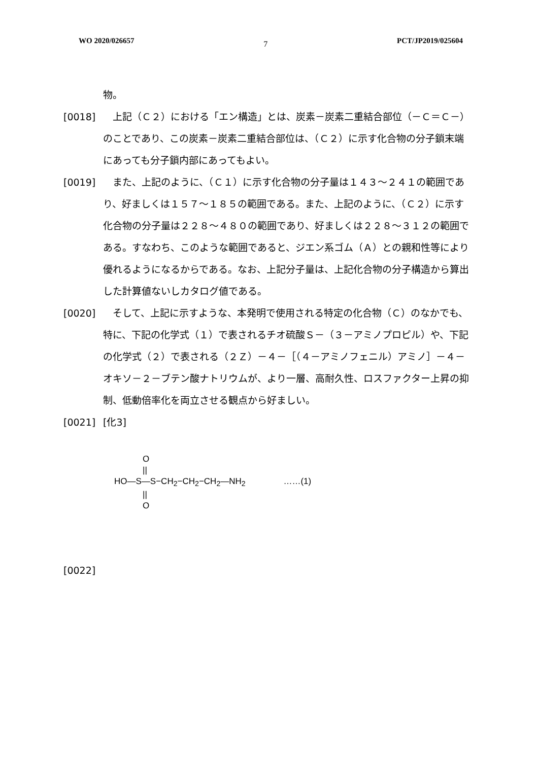WO 2020/026657 7 PCT/JP2019/025604
物。
[0018]　上記（Ｃ２）における「エン構造」とは、炭素－炭素二重結合部位（－Ｃ＝Ｃ－）のことであり、この炭素－炭素二重結合部位は、（Ｃ２）に示す化合物の分子鎖末端にあっても分子鎖内部にあってもよい。
[0019]　また、上記のように、（Ｃ１）に示す化合物の分子量は１４３～２４１の範囲であり、好ましくは１５７～１８５の範囲である。また、上記のように、（Ｃ２）に示す化合物の分子量は２２８～４８０の範囲であり、好ましくは２２８～３１２の範囲である。すなわち、このような範囲であると、ジエン系ゴム（Ａ）との親和性等により優れるようになるからである。なお、上記分子量は、上記化合物の分子構造から算出した計算値ないしカタログ値である。
[0020]　そして、上記に示すような、本発明で使用される特定の化合物（Ｃ）のなかでも、特に、下記の化学式（１）で表されるチオ硫酸Ｓ－（３－アミノプロピル）や、下記の化学式（２）で表される（２Ｚ）－４－［（４－アミノフェニル）アミノ］－４－オキソ－２－ブテン酸ナトリウムが、より一層、高耐久性、ロスファクター上昇の抑制、低動倍率化を両立させる観点から好ましい。
[0021] [化3]
O
||
HO—S—S−CH<sub>2</sub>−CH<sub>2</sub>−CH<sub>2</sub>—NH<sub>2</sub> ……(1)
||
O
[0022]